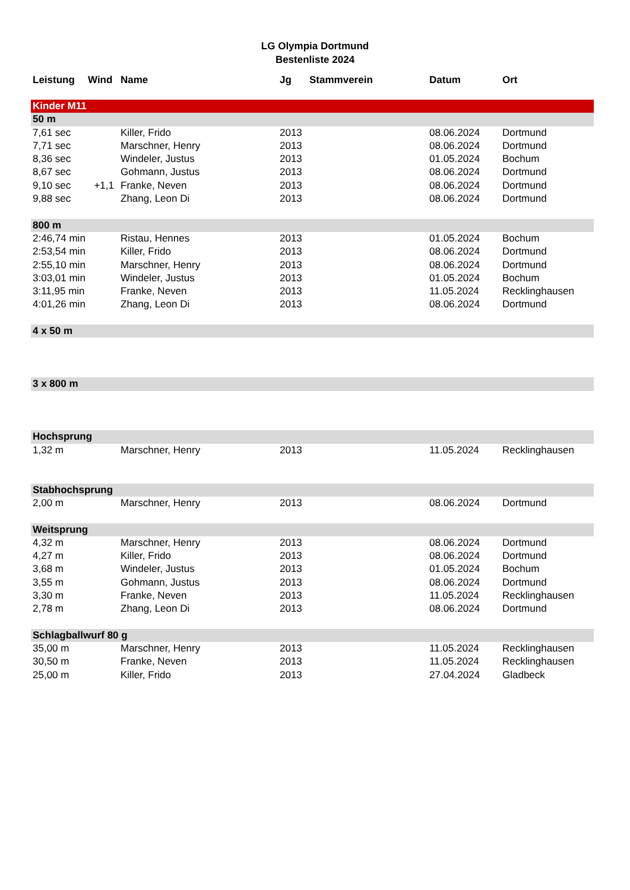LG Olympia Dortmund
Bestenliste 2024
| Leistung | Wind | Name | Jg | Stammverein | Datum | Ort |
| --- | --- | --- | --- | --- | --- | --- |
| Kinder M11 | | | | | | |
| 50 m | | | | | | |
| 7,61 sec | | Killer, Frido | 2013 | | 08.06.2024 | Dortmund |
| 7,71 sec | | Marschner, Henry | 2013 | | 08.06.2024 | Dortmund |
| 8,36 sec | | Windeler, Justus | 2013 | | 01.05.2024 | Bochum |
| 8,67 sec | | Gohmann, Justus | 2013 | | 08.06.2024 | Dortmund |
| 9,10 sec | +1,1 | Franke, Neven | 2013 | | 08.06.2024 | Dortmund |
| 9,88 sec | | Zhang, Leon Di | 2013 | | 08.06.2024 | Dortmund |
| 800 m | | | | | | |
| 2:46,74 min | | Ristau, Hennes | 2013 | | 01.05.2024 | Bochum |
| 2:53,54 min | | Killer, Frido | 2013 | | 08.06.2024 | Dortmund |
| 2:55,10 min | | Marschner, Henry | 2013 | | 08.06.2024 | Dortmund |
| 3:03,01 min | | Windeler, Justus | 2013 | | 01.05.2024 | Bochum |
| 3:11,95 min | | Franke, Neven | 2013 | | 11.05.2024 | Recklinghausen |
| 4:01,26 min | | Zhang, Leon Di | 2013 | | 08.06.2024 | Dortmund |
| 4 x 50 m | | | | | | |
| 3 x 800 m | | | | | | |
| Hochsprung | | | | | | |
| 1,32 m | | Marschner, Henry | 2013 | | 11.05.2024 | Recklinghausen |
| Stabhochsprung | | | | | | |
| 2,00 m | | Marschner, Henry | 2013 | | 08.06.2024 | Dortmund |
| Weitsprung | | | | | | |
| 4,32 m | | Marschner, Henry | 2013 | | 08.06.2024 | Dortmund |
| 4,27 m | | Killer, Frido | 2013 | | 08.06.2024 | Dortmund |
| 3,68 m | | Windeler, Justus | 2013 | | 01.05.2024 | Bochum |
| 3,55 m | | Gohmann, Justus | 2013 | | 08.06.2024 | Dortmund |
| 3,30 m | | Franke, Neven | 2013 | | 11.05.2024 | Recklinghausen |
| 2,78 m | | Zhang, Leon Di | 2013 | | 08.06.2024 | Dortmund |
| Schlagballwurf 80 g | | | | | | |
| 35,00 m | | Marschner, Henry | 2013 | | 11.05.2024 | Recklinghausen |
| 30,50 m | | Franke, Neven | 2013 | | 11.05.2024 | Recklinghausen |
| 25,00 m | | Killer, Frido | 2013 | | 27.04.2024 | Gladbeck |